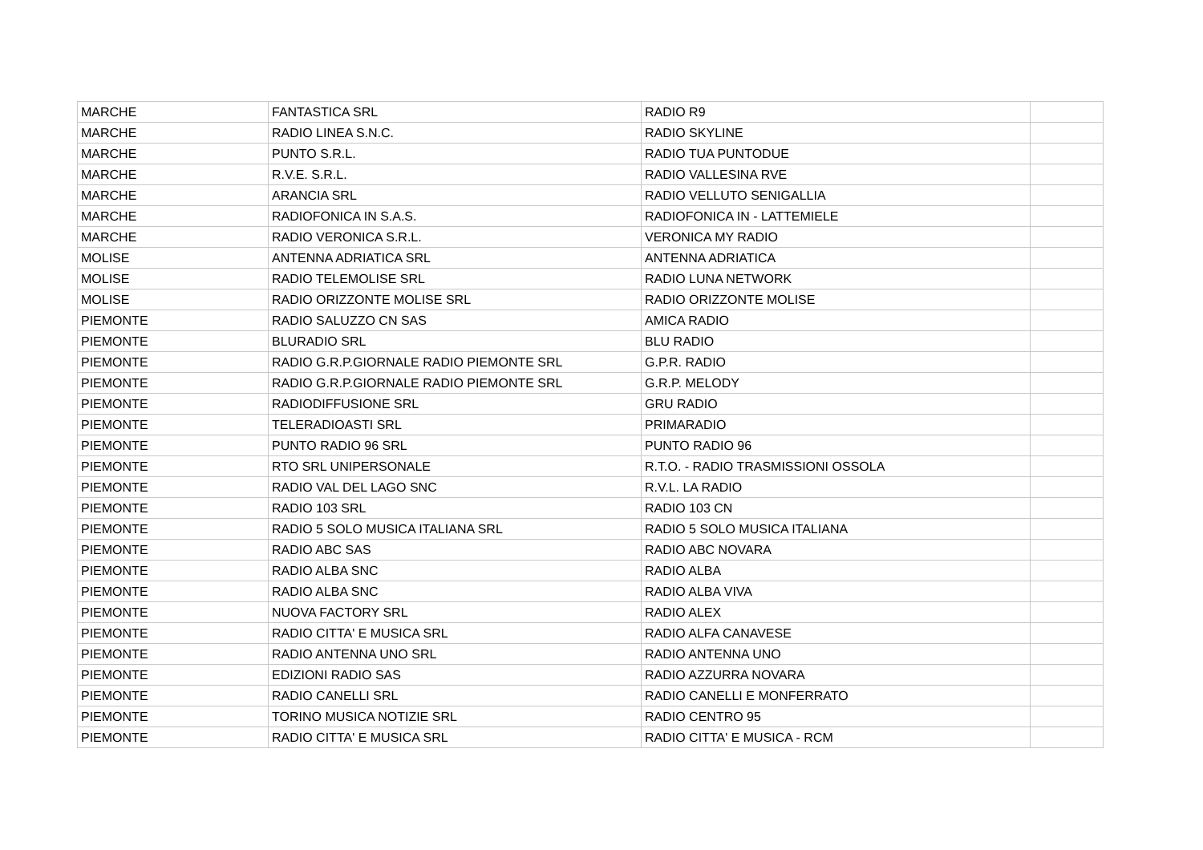| MARCHE | FANTASTICA SRL | RADIO R9 | |
| MARCHE | RADIO LINEA S.N.C. | RADIO SKYLINE | |
| MARCHE | PUNTO S.R.L. | RADIO TUA PUNTODUE | |
| MARCHE | R.V.E. S.R.L. | RADIO VALLESINA RVE | |
| MARCHE | ARANCIA SRL | RADIO VELLUTO SENIGALLIA | |
| MARCHE | RADIOFONICA IN S.A.S. | RADIOFONICA IN - LATTEMIELE | |
| MARCHE | RADIO VERONICA S.R.L. | VERONICA MY RADIO | |
| MOLISE | ANTENNA ADRIATICA SRL | ANTENNA ADRIATICA | |
| MOLISE | RADIO TELEMOLISE SRL | RADIO LUNA NETWORK | |
| MOLISE | RADIO ORIZZONTE MOLISE SRL | RADIO ORIZZONTE MOLISE | |
| PIEMONTE | RADIO SALUZZO CN SAS | AMICA RADIO | |
| PIEMONTE | BLURADIO SRL | BLU RADIO | |
| PIEMONTE | RADIO G.R.P.GIORNALE RADIO PIEMONTE SRL | G.P.R. RADIO | |
| PIEMONTE | RADIO G.R.P.GIORNALE RADIO PIEMONTE SRL | G.R.P. MELODY | |
| PIEMONTE | RADIODIFFUSIONE SRL | GRU RADIO | |
| PIEMONTE | TELERADIOASTI SRL | PRIMARADIO | |
| PIEMONTE | PUNTO RADIO 96 SRL | PUNTO RADIO 96 | |
| PIEMONTE | RTO SRL UNIPERSONALE | R.T.O. - RADIO TRASMISSIONI OSSOLA | |
| PIEMONTE | RADIO VAL DEL LAGO SNC | R.V.L. LA RADIO | |
| PIEMONTE | RADIO 103 SRL | RADIO 103 CN | |
| PIEMONTE | RADIO 5 SOLO MUSICA ITALIANA SRL | RADIO 5 SOLO MUSICA ITALIANA | |
| PIEMONTE | RADIO ABC SAS | RADIO ABC NOVARA | |
| PIEMONTE | RADIO ALBA SNC | RADIO ALBA | |
| PIEMONTE | RADIO ALBA SNC | RADIO ALBA VIVA | |
| PIEMONTE | NUOVA FACTORY SRL | RADIO ALEX | |
| PIEMONTE | RADIO CITTA' E MUSICA SRL | RADIO ALFA CANAVESE | |
| PIEMONTE | RADIO ANTENNA UNO SRL | RADIO ANTENNA UNO | |
| PIEMONTE | EDIZIONI RADIO SAS | RADIO AZZURRA NOVARA | |
| PIEMONTE | RADIO CANELLI SRL | RADIO CANELLI E MONFERRATO | |
| PIEMONTE | TORINO MUSICA NOTIZIE SRL | RADIO CENTRO 95 | |
| PIEMONTE | RADIO CITTA' E MUSICA SRL | RADIO CITTA' E MUSICA - RCM | |